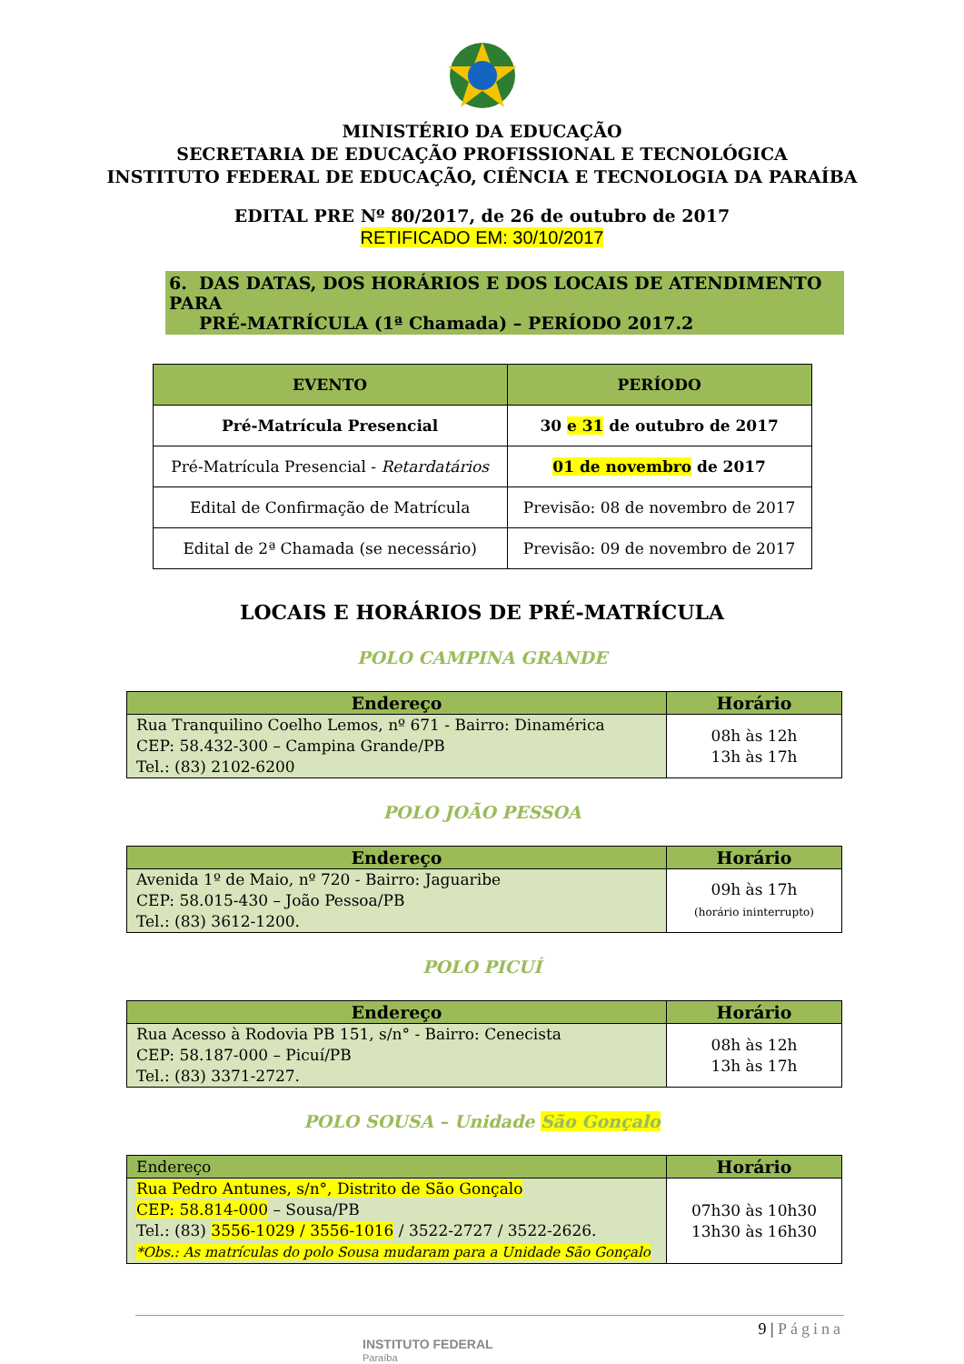MINISTÉRIO DA EDUCAÇÃO
SECRETARIA DE EDUCAÇÃO PROFISSIONAL E TECNOLÓGICA
INSTITUTO FEDERAL DE EDUCAÇÃO, CIÊNCIA E TECNOLOGIA DA PARAÍBA
EDITAL PRE Nº 80/2017, de 26 de outubro de 2017
RETIFICADO EM: 30/10/2017
6. DAS DATAS, DOS HORÁRIOS E DOS LOCAIS DE ATENDIMENTO PARA
PRÉ-MATRÍCULA (1ª Chamada) – PERÍODO 2017.2
| EVENTO | PERÍODO |
| --- | --- |
| Pré-Matrícula Presencial | 30 e 31 de outubro de 2017 |
| Pré-Matrícula Presencial - Retardatários | 01 de novembro de 2017 |
| Edital de Confirmação de Matrícula | Previsão: 08 de novembro de 2017 |
| Edital de 2ª Chamada (se necessário) | Previsão: 09 de novembro de 2017 |
LOCAIS E HORÁRIOS DE PRÉ-MATRÍCULA
POLO CAMPINA GRANDE
| Endereço | Horário |
| --- | --- |
| Rua Tranquilino Coelho Lemos, nº 671 - Bairro: Dinamérica CEP: 58.432-300 – Campina Grande/PB Tel.: (83) 2102-6200 | 08h às 12h 13h às 17h |
POLO JOÃO PESSOA
| Endereço | Horário |
| --- | --- |
| Avenida 1º de Maio, nº 720 - Bairro: Jaguaribe CEP: 58.015-430 – João Pessoa/PB Tel.: (83) 3612-1200. | 09h às 17h (horário ininterrupto) |
POLO PICUÍ
| Endereço | Horário |
| --- | --- |
| Rua Acesso à Rodovia PB 151, s/n° - Bairro: Cenecista CEP: 58.187-000 – Picuí/PB Tel.: (83) 3371-2727. | 08h às 12h 13h às 17h |
POLO SOUSA – Unidade São Gonçalo
| Endereço | Horário |
| --- | --- |
| Rua Pedro Antunes, s/n°, Distrito de São Gonçalo CEP: 58.814-000 – Sousa/PB Tel.: (83) 3556-1029 / 3556-1016 / 3522-2727 / 3522-2626. *Obs.: As matrículas do polo Sousa mudaram para a Unidade São Gonçalo | 07h30 às 10h30 13h30 às 16h30 |
INSTITUTO FEDERAL
Paraíba
9 | Página